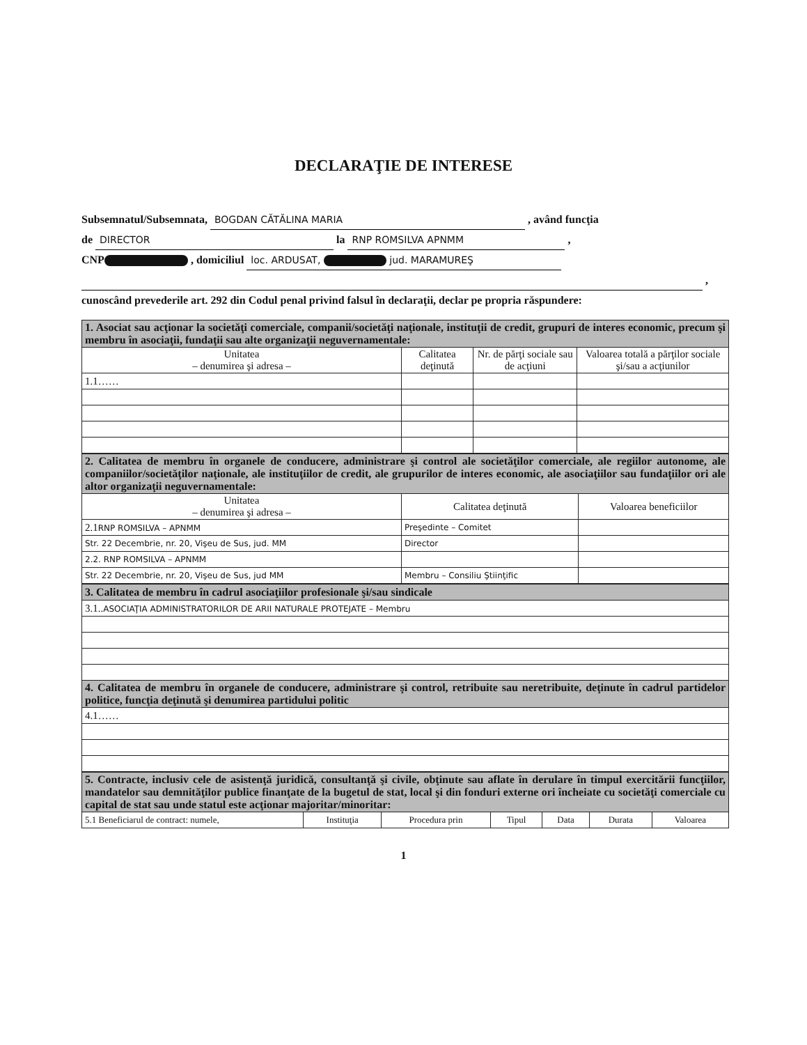DECLARAŢIE DE INTERESE
Subsemnatul/Subsemnata, BOGDAN CĂTĂLINA MARIA , având funcţia
de DIRECTOR la RNP ROMSILVA APNMM ,
CNP , domiciliul loc. ARDUSAT, jud. MARAMUREŞ
,
cunoscând prevederile art. 292 din Codul penal privind falsul în declaraţii, declar pe propria răspundere:
| 1. Asociat sau acţionar la societăţi comerciale, companii/societăţi naţionale, instituţii de credit, grupuri de interes economic, precum şi membru în asociaţii, fundaţii sau alte organizaţii neguvernamentale: | | | |
| Unitatea – denumirea şi adresa – | Calitatea deţinută | Nr. de părţi sociale sau de acţiuni | Valoarea totală a părţilor sociale şi/sau a acţiunilor |
| 1.1…… | | | |
| 2. Calitatea de membru în organele de conducere, administrare şi control ale societăţilor comerciale, ale regiilor autonome, ale companiilor/societăţilor naţionale, ale instituţiilor de credit, ale grupurilor de interes economic, ale asociaţiilor sau fundaţiilor ori ale altor organizaţii neguvernamentale: | | |
| Unitatea – denumirea şi adresa – | Calitatea deţinută | Valoarea beneficiilor |
| 2.1 RNP ROMSILVA – APNMM | Preşedinte – Comitet | |
| Str. 22 Decembrie, nr. 20, Vişeu de Sus, jud. MM | Director | |
| 2.2. RNP ROMSILVA – APNMM | | |
| Str. 22 Decembrie, nr. 20, Vişeu de Sus, jud MM | Membru – Consiliu Ştiinţific | |
| 3. Calitatea de membru în cadrul asociaţiilor profesionale şi/sau sindicale |
| 3.1.. ASOCIAŢIA ADMINISTRATORILOR DE ARII NATURALE PROTEJATE – Membru |
| 4. Calitatea de membru în organele de conducere, administrare şi control, retribuite sau neretribuite, deţinute în cadrul partidelor politice, funcţia deţinută şi denumirea partidului politic |
| 4.1…… |
| 5. Contracte, inclusiv cele de asistenţă juridică, consultanţă şi civile, obţinute sau aflate în derulare în timpul exercitării funcţiilor, mandatelor sau demnităţilor publice finanţate de la bugetul de stat, local şi din fonduri externe ori încheiate cu societăţi comerciale cu capital de stat sau unde statul este acţionar majoritar/minoritar: | | | | | | |
| 5.1 Beneficiarul de contract: numele, | Instituţia | Procedura prin | Tipul | Data | Durata | Valoarea |
1